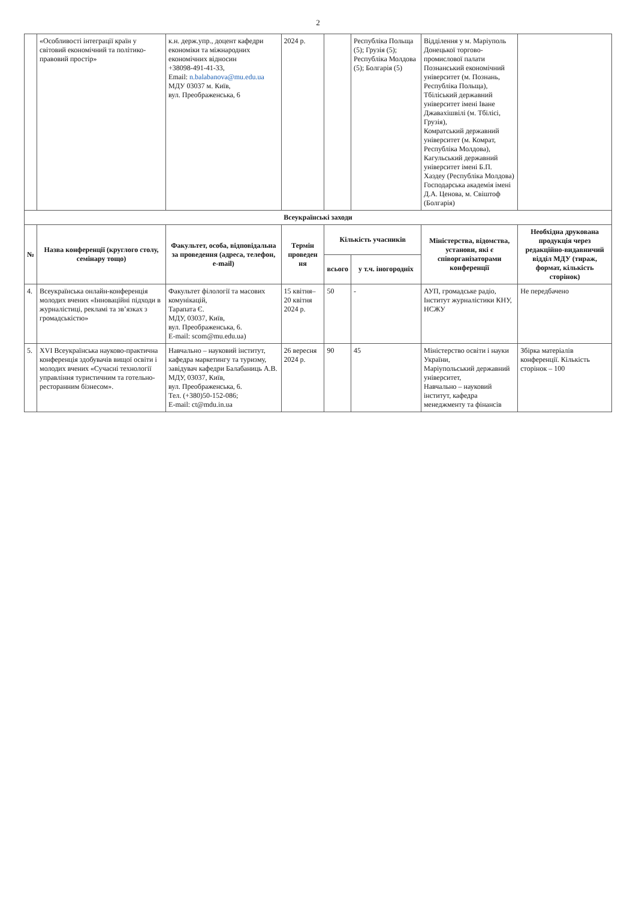2
| | «Особливості інтеграції країн у світовий економічний та політико-правовий простір» | к.н. держ.упр., доцент кафедри економіки та міжнародних економічних відносин +38098-491-41-33, Email: n.balabanova@mu.edu.ua МДУ 03037 м. Київ, вул. Преображенська, 6 | 2024 р. | | Республіка Польща (5); Грузія (5); Республіка Молдова (5); Болгарія (5) | Відділення у м. Маріуполь Донецької торгово-промислової палати Познанський економічний університет (м. Познань, Республіка Польща), Тбіліський державний університет імені Іване Джавахішвілі (м. Тбілісі, Грузія), Комратський державний університет (м. Комрат, Республіка Молдова), Кагульський державний університет імені Б.П. Хаздеу (Республіка Молдова) Господарська академія імені Д.А. Ценова, м. Свіштоф (Болгарія) | |
| Всеукраїнські заходи | | | | | | | |
| № | Назва конференції (круглого столу, семінару тощо) | Факультет, особа, відповідальна за проведення (адреса, телефон, e-mail) | Термін проведен ня | Кількість учасників | | Міністерства, відомства, установи, які є співорганізаторами конференції | Необхідна друкована продукція через редакційно-видавничий відділ МДУ (тираж, формат, кількість сторінок) |
| | | | | всього | у т.ч. іногородніх | | |
| 4. | Всеукраїнська онлайн-конференція молодих вчених «Інноваційні підходи в журналістиці, рекламі та зв’язках з громадськістю» | Факультет філології та масових комунікацій, Тарапата Є. МДУ, 03037, Київ, вул. Преображенська, 6. E-mail: scom@mu.edu.ua) | 15 квітня–20 квітня 2024 р. | 50 | - | АУП, громадське радіо, Інститут журналістики КНУ, НСЖУ | Не передбачено |
| 5. | XVI Всеукраїнська науково-практична конференція здобувачів вищої освіти і молодих вчених «Сучасні технології управління туристичним та готельно-ресторанним бізнесом». | Навчально – науковий інститут, кафедра маркетингу та туризму, завідувач кафедри Балабаниць А.В. МДУ, 03037, Київ, вул. Преображенська, 6. Тел. (+380)50-152-086; E-mail: ct@mdu.in.ua | 26 вересня 2024 р. | 90 | 45 | Міністерство освіти і науки України, Маріупольський державний університет, Навчально – науковий інститут, кафедра менеджменту та фінансів | Збірка матеріалів конференції. Кількість сторінок – 100 |